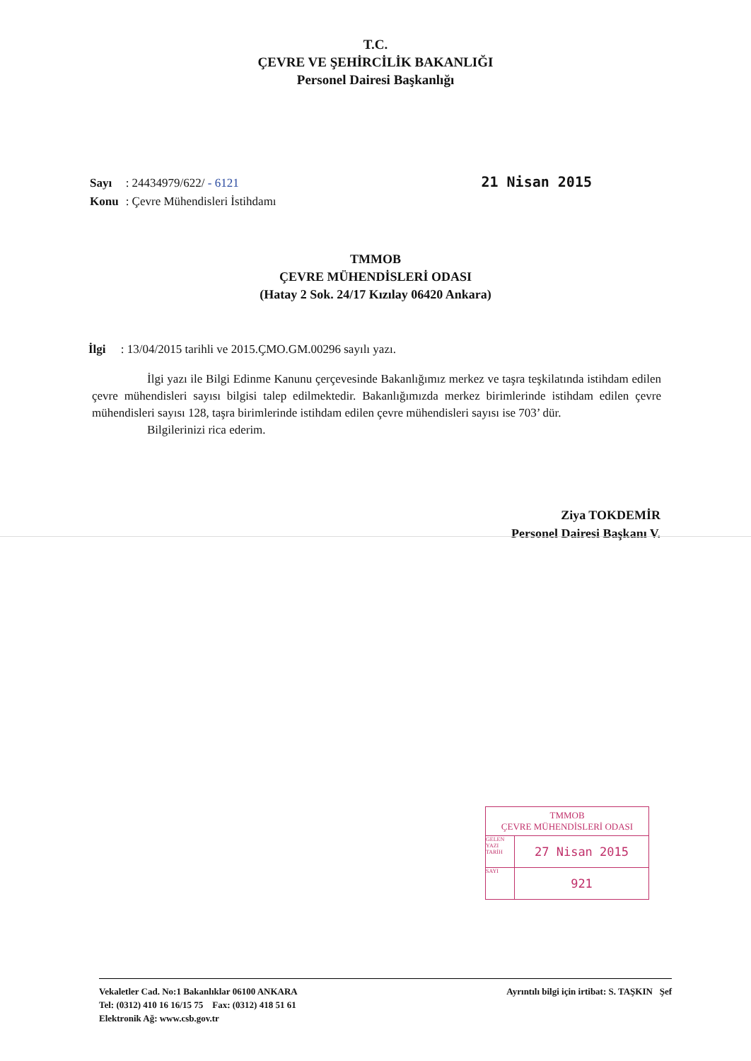T.C.
ÇEVRE VE ŞEHİRCİLİK BAKANLIĞI
Personel Dairesi Başkanlığı
| Sayı | : 24434979/622/ - 6121 |
| Konu | : Çevre Mühendisleri İstihdamı |
21 Nisan 2015
TMMOB
ÇEVRE MÜHENDİSLERİ ODASI
(Hatay 2 Sok. 24/17 Kızılay 06420 Ankara)
İlgi : 13/04/2015 tarihli ve 2015.ÇMO.GM.00296 sayılı yazı.
İlgi yazı ile Bilgi Edinme Kanunu çerçevesinde Bakanlığımız merkez ve taşra teşkilatında istihdam edilen çevre mühendisleri sayısı bilgisi talep edilmektedir. Bakanlığımızda merkez birimlerinde istihdam edilen çevre mühendisleri sayısı 128, taşra birimlerinde istihdam edilen çevre mühendisleri sayısı ise 703’ dür.
Bilgilerinizi rica ederim.
Ziya TOKDEMİR
Personel Dairesi Başkanı V.
TMMOB
ÇEVRE MÜHENDİSLERİ ODASI
GELEN YAZI TARİH 27 Nisan 2015
SAYI 921
Vekaletler Cad. No:1 Bakanlıklar 06100 ANKARA
Tel: (0312) 410 16 16/15 75 Fax: (0312) 418 51 61
Elektronik Ağ: www.csb.gov.tr
Ayrıntılı bilgi için irtibat: S. TAŞKIN Şef